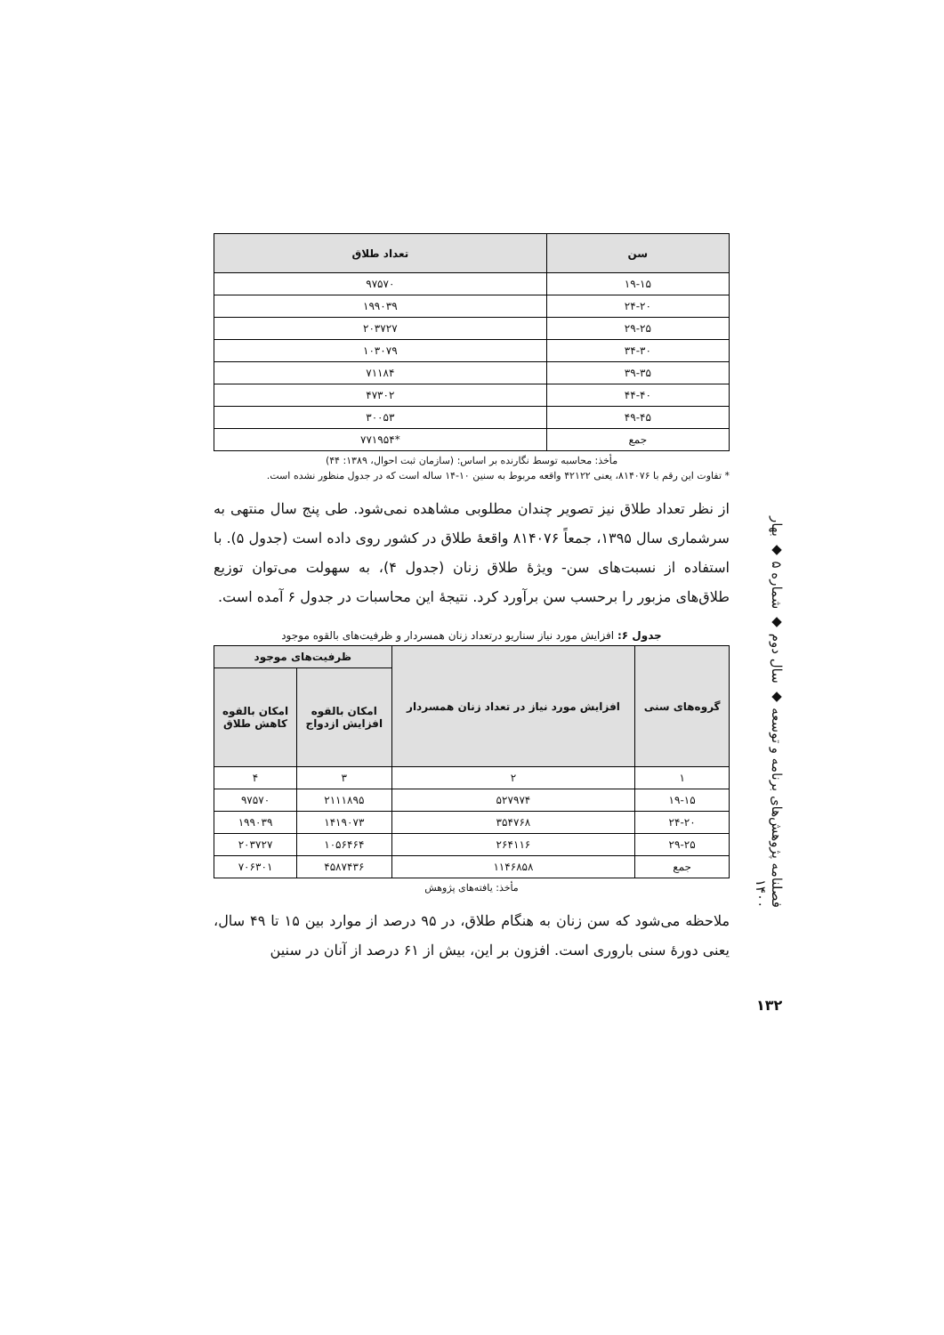| سن | تعداد طلاق |
| --- | --- |
| ۱۹-۱۵ | ۹۷۵۷۰ |
| ۲۴-۲۰ | ۱۹۹۰۳۹ |
| ۲۹-۲۵ | ۲۰۳۷۲۷ |
| ۳۴-۳۰ | ۱۰۳۰۷۹ |
| ۳۹-۳۵ | ۷۱۱۸۴ |
| ۴۴-۴۰ | ۴۷۳۰۲ |
| ۴۹-۴۵ | ۳۰۰۵۳ |
| جمع | *۷۷۱۹۵۴ |
مأخذ: محاسبه توسط نگارنده بر اساس: (سازمان ثبت احوال، ۱۳۸۹: ۴۴)
* تفاوت این رقم با ۸۱۴۰۷۶، یعنی ۴۲۱۲۲ واقعه مربوط به سنین ۱۰-۱۴ ساله است که در جدول منظور نشده است.
از نظر تعداد طلاق نیز تصویر چندان مطلوبی مشاهده نمی‌شود. طی پنج سال منتهی به سرشماری سال ۱۳۹۵، جمعاً ۸۱۴۰۷۶ واقعۀ طلاق در کشور روی داده است (جدول ۵). با استفاده از نسبت‌های سن- ویژۀ طلاق زنان (جدول ۴)، به سهولت می‌توان توزیع طلاق‌های مزبور را برحسب سن برآورد کرد. نتیجۀ این محاسبات در جدول ۶ آمده است.
جدول ۶: افزایش مورد نیاز سناریو درتعداد زنان همسردار و ظرفیت‌های بالقوه موجود
| گروه‌های سنی | افزایش مورد نیاز در تعداد زنان همسردار | ظرفیت‌های موجود | |
| --- | --- | --- | --- |
| | | امکان بالقوه افزایش ازدواج | امکان بالقوه کاهش طلاق |
| ۱ | ۲ | ۳ | ۴ |
| ۱۹-۱۵ | ۵۲۷۹۷۴ | ۲۱۱۱۸۹۵ | ۹۷۵۷۰ |
| ۲۴-۲۰ | ۳۵۴۷۶۸ | ۱۴۱۹۰۷۳ | ۱۹۹۰۳۹ |
| ۲۹-۲۵ | ۲۶۴۱۱۶ | ۱۰۵۶۴۶۴ | ۲۰۳۷۲۷ |
| جمع | ۱۱۴۶۸۵۸ | ۴۵۸۷۴۳۶ | ۷۰۶۳۰۱ |
مأخذ: یافته‌های پژوهش
ملاحظه می‌شود که سن زنان به هنگام طلاق، در ۹۵ درصد از موارد بین ۱۵ تا ۴۹ سال، یعنی دورۀ سنی باروری است. افزون بر این، بیش از ۶۱ درصد از آنان در سنین
فصلنامه پژوهش‌های برنامه و توسعه ◆ سال دوم ◆ شماره ۵ ◆ بهار ۱۴۰۰
۱۳۲